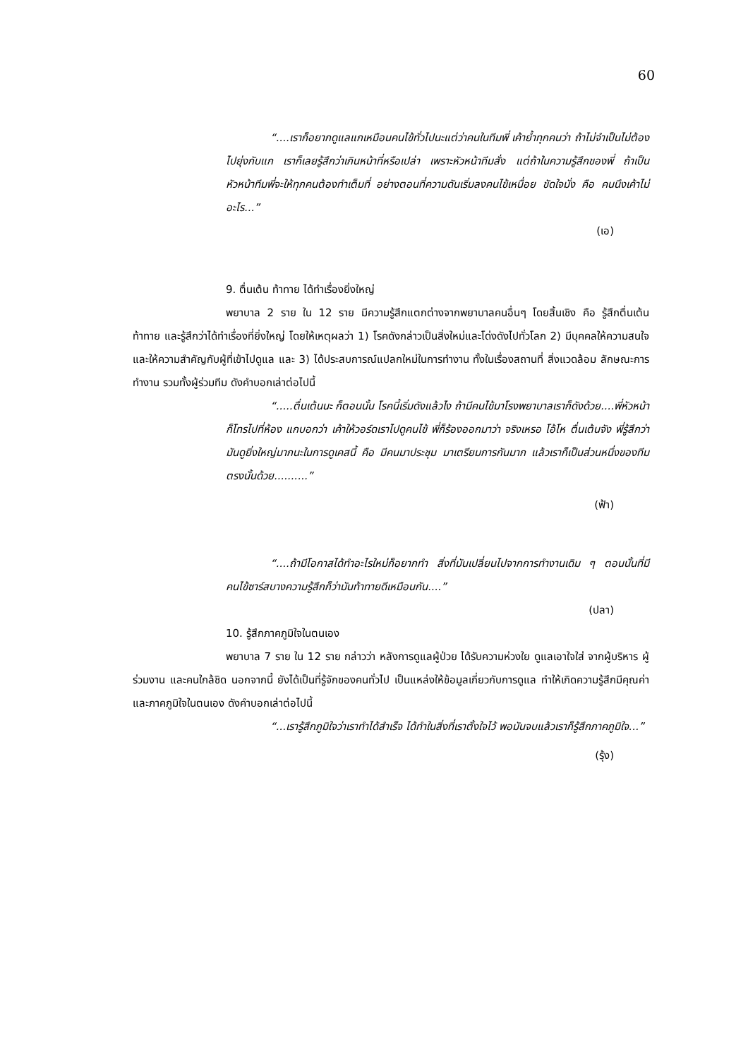60
“....เราก็อยากดูแลแกเหมือนคนไข้ทั่วไปนะแต่ว่าคนในทีมพี่ เค้าย้ำทุกคนว่า ถ้าไม่จำเป็นไม่ต้องไปยุ่งกับแก เราก็เลยรู้สึกว่าเกินหน้าที่หรือเปล่า เพราะหัวหน้าทีมสั่ง แต่ถ้าในความรู้สึกของพี่ ถ้าเป็นหัวหน้าทีมพี่จะให้ทุกคนต้องทำเต็มที่ อย่างตอนที่ความดันเริ่มลงคนไข้เหนื่อย ขัดใจมั่ง คือ คนนึงเค้าไม่อะไร...”
(เอ)
9. ตื่นเต้น ท้าทาย ได้ทำเรื่องยิ่งใหญ่
พยาบาล 2 ราย ใน 12 ราย มีความรู้สึกแตกต่างจากพยาบาลคนอื่นๆ โดยสิ้นเชิง คือ รู้สึกตื่นเต้น ท้าทาย และรู้สึกว่าได้ทำเรื่องที่ยิ่งใหญ่ โดยให้เหตุผลว่า 1) โรคดังกล่าวเป็นสิ่งใหม่และโด่งดังไปทั่วโลก 2) มีบุคคลให้ความสนใจและให้ความสำคัญกับผู้ที่เข้าไปดูแล และ 3) ได้ประสบการณ์แปลกใหม่ในการทำงาน ทั้งในเรื่องสถานที่ สิ่งแวดล้อม ลักษณะการทำงาน รวมทั้งผู้ร่วมทีม ดังคำบอกเล่าต่อไปนี้
“.....ตื่นเต้นนะ ก็ตอนนั้น โรคนี้เริ่มดังแล้วไง ถ้ามีคนไข้มาโรงพยาบาลเราก็ดังด้วย....พี่หัวหน้าก็โทรไปที่ห้อง แกบอกว่า เค้าให้วอร์ดเราไปดูคนไข้ พี่ก็ร้องออกมาว่า จริงเหรอ โอ้โห ตื่นเต้นจัง พี่รู้สึกว่ามันดูยิ่งใหญ่มากนะในการดูเคสนี้ คือ มีคนมาประชุม มาเตรียมการกันมาก แล้วเราก็เป็นส่วนหนึ่งของทีมตรงนั้นด้วย..........”
(ฟ้า)
“....ถ้ามีโอกาสได้ทำอะไรใหม่ก็อยากทำ สิ่งที่มันเปลี่ยนไปจากการทำงานเดิม ๆ ตอนนั้นที่มีคนไข้ซาร์สบางความรู้สึกก็ว่ามันท้าทายดีเหมือนกัน....”
(ปลา)
10. รู้สึกภาคภูมิใจในตนเอง
พยาบาล 7 ราย ใน 12 ราย กล่าวว่า หลังการดูแลผู้ป่วย ได้รับความห่วงใย ดูแลเอาใจใส่ จากผู้บริหาร ผู้ร่วมงาน และคนใกล้ชิด นอกจากนี้ ยังได้เป็นที่รู้จักของคนทั่วไป เป็นแหล่งให้ข้อมูลเกี่ยวกับการดูแล ทำให้เกิดความรู้สึกมีคุณค่าและภาคภูมิใจในตนเอง ดังคำบอกเล่าต่อไปนี้
“...เรารู้สึกภูมิใจว่าเราทำได้สำเร็จ ได้ทำในสิ่งที่เราตั้งใจไว้ พอมันจบแล้วเราก็รู้สึกภาคภูมิใจ...”
(รุ้ง)